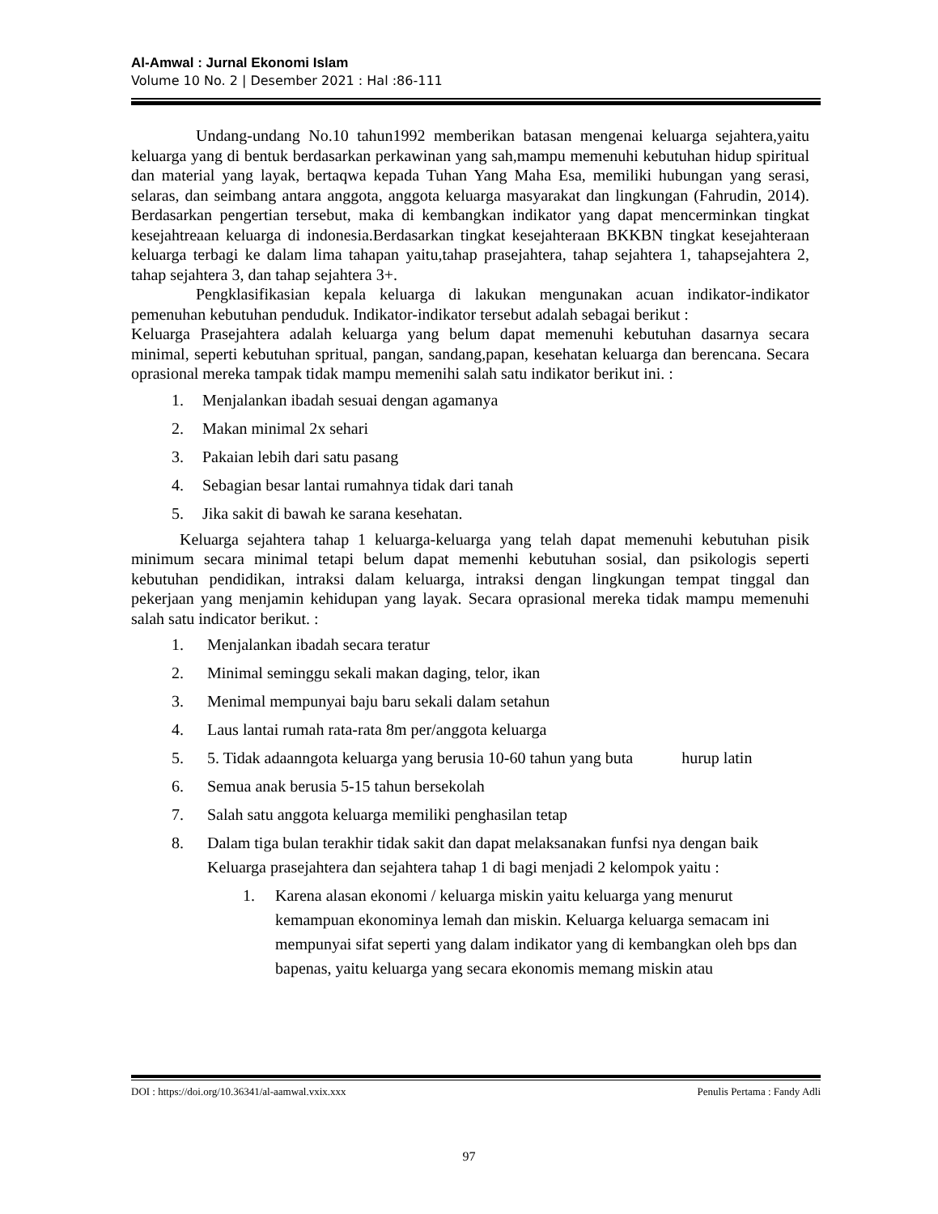Al-Amwal : Jurnal Ekonomi Islam
Volume 10 No. 2 | Desember 2021 : Hal :86-111
Undang-undang No.10 tahun1992 memberikan batasan mengenai keluarga sejahtera,yaitu keluarga yang di bentuk berdasarkan perkawinan yang sah,mampu memenuhi kebutuhan hidup spiritual dan material yang layak, bertaqwa kepada Tuhan Yang Maha Esa, memiliki hubungan yang serasi, selaras, dan seimbang antara anggota, anggota keluarga masyarakat dan lingkungan (Fahrudin, 2014). Berdasarkan pengertian tersebut, maka di kembangkan indikator yang dapat mencerminkan tingkat kesejahtreaan keluarga di indonesia.Berdasarkan tingkat kesejahteraan BKKBN tingkat kesejahteraan keluarga terbagi ke dalam lima tahapan yaitu,tahap prasejahtera, tahap sejahtera 1, tahapsejahtera 2, tahap sejahtera 3, dan tahap sejahtera 3+.
Pengklasifikasian kepala keluarga di lakukan mengunakan acuan indikator-indikator pemenuhan kebutuhan penduduk. Indikator-indikator tersebut adalah sebagai berikut :
Keluarga Prasejahtera adalah keluarga yang belum dapat memenuhi kebutuhan dasarnya secara minimal, seperti kebutuhan spritual, pangan, sandang,papan, kesehatan keluarga dan berencana. Secara oprasional mereka tampak tidak mampu memenihi salah satu indikator berikut ini. :
1. Menjalankan ibadah sesuai dengan agamanya
2. Makan minimal 2x sehari
3. Pakaian lebih dari satu pasang
4. Sebagian besar lantai rumahnya tidak dari tanah
5. Jika sakit di bawah ke sarana kesehatan.
Keluarga sejahtera tahap 1 keluarga-keluarga yang telah dapat memenuhi kebutuhan pisik minimum secara minimal tetapi belum dapat memenhi kebutuhan sosial, dan psikologis seperti kebutuhan pendidikan, intraksi dalam keluarga, intraksi dengan lingkungan tempat tinggal dan pekerjaan yang menjamin kehidupan yang layak. Secara oprasional mereka tidak mampu memenuhi salah satu indicator berikut. :
1. Menjalankan ibadah secara teratur
2. Minimal seminggu sekali makan daging, telor, ikan
3. Menimal mempunyai baju baru sekali dalam setahun
4. Laus lantai rumah rata-rata 8m per/anggota keluarga
5. 5. Tidak adaanngota keluarga yang berusia 10-60 tahun yang buta hurup latin
6. Semua anak berusia 5-15 tahun bersekolah
7. Salah satu anggota keluarga memiliki penghasilan tetap
8. Dalam tiga bulan terakhir tidak sakit dan dapat melaksanakan funfsi nya dengan baik Keluarga prasejahtera dan sejahtera tahap 1 di bagi menjadi 2 kelompok yaitu :
1. Karena alasan ekonomi / keluarga miskin yaitu keluarga yang menurut kemampuan ekonominya lemah dan miskin. Keluarga keluarga semacam ini mempunyai sifat seperti yang dalam indikator yang di kembangkan oleh bps dan bapenas, yaitu keluarga yang secara ekonomis memang miskin atau
DOI : https://doi.org/10.36341/al-aamwal.vxix.xxx Penulis Pertama : Fandy Adli
97